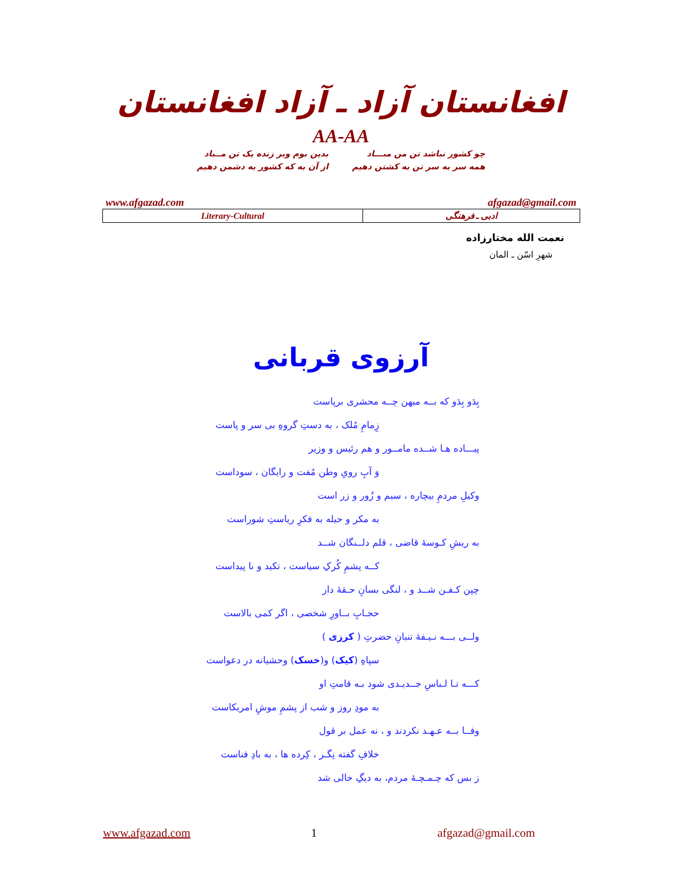افغانستان آزاد ـ آزاد افغانستان
AA-AA
چو کشور نباشد تن من مبـــاد
همه سر به سر تن به کشتن دهیم
بدین بوم وبر زنده یک تن مــباد
از آن به که کشور به دشمن دهیم
www.afgazad.com afgazad@gmail.com
| Literary-Cultural | ادبی ـ فرهنگی |
نعمت الله مختارزاده
شهرِ اسّن ـ المان
آرزوی قربانی
بِدَو بِدَو که بــه میهن چــه محشری برپاست
زِمامِ مُلک ، به دستِ گروهِ بی سر و پاست
پیـــاده هـا شــده مامــور و هم رئیس و وزیر
وَ آبِ رویِ وطن مُفت و رایگان ، سوداست
وکیلِ مردمِ بیچاره ، سیم و زُور و زر است
به مکر و حیله به فکرِ ریاستِ شوراست
به ریشِ کـوسهٔ قاضی ، قلم دلــنگان شــد
کــه پشمِ کُرکِ سیاست ، تکید و نا پیداست
چپن کـفـن شــد و ، لنگی بسانِ حـقهٔ دار
حجـابِ بــاورِ شخصی ، اگر کمی بالاست
ولــی بـــه نـیـفهٔ تنبانِ حضرتِ ( کرزی )
سپاهِ (کیک) و(خسک) وحشیانه در دعواست
کـــه تـا لـباسِ جــدیـدی شود بـه قامتِ او
به مودِ روز و شب از پشمِ موشِ امریکاست
وفــا بــه عـهـد نکردند و ، نه عمل بر قول
خلافِ گفته نِگـر ، کِرده ها ، به بادِ فناست
ز بس که چـمـچـهٔ مردم، به دیگِ خالی شد
www.afgazad.com 1 afgazad@gmail.com